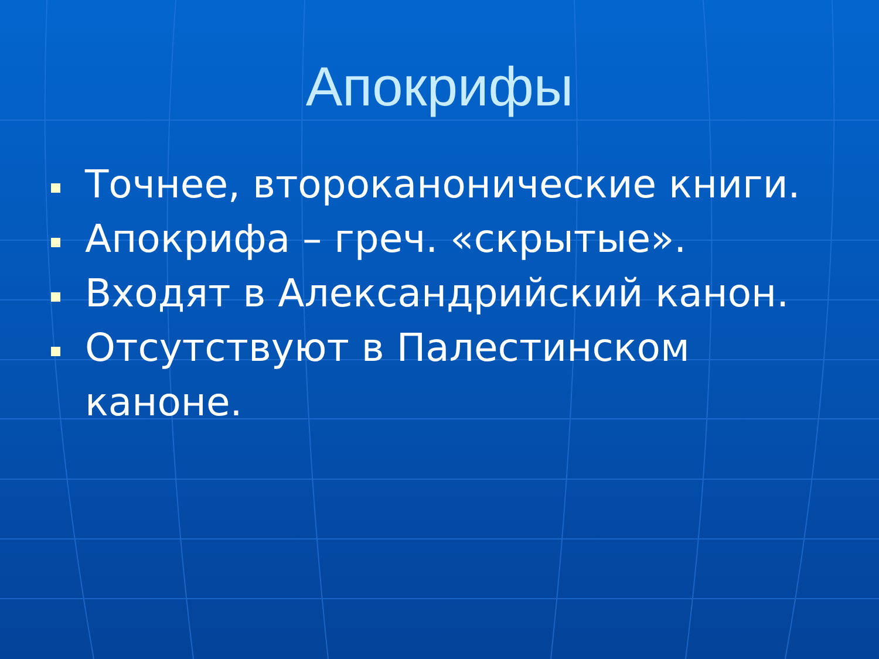Апокрифы
Точнее, второканонические книги.
Апокрифа – греч. «скрытые».
Входят в Александрийский канон.
Отсутствуют в Палестинском каноне.